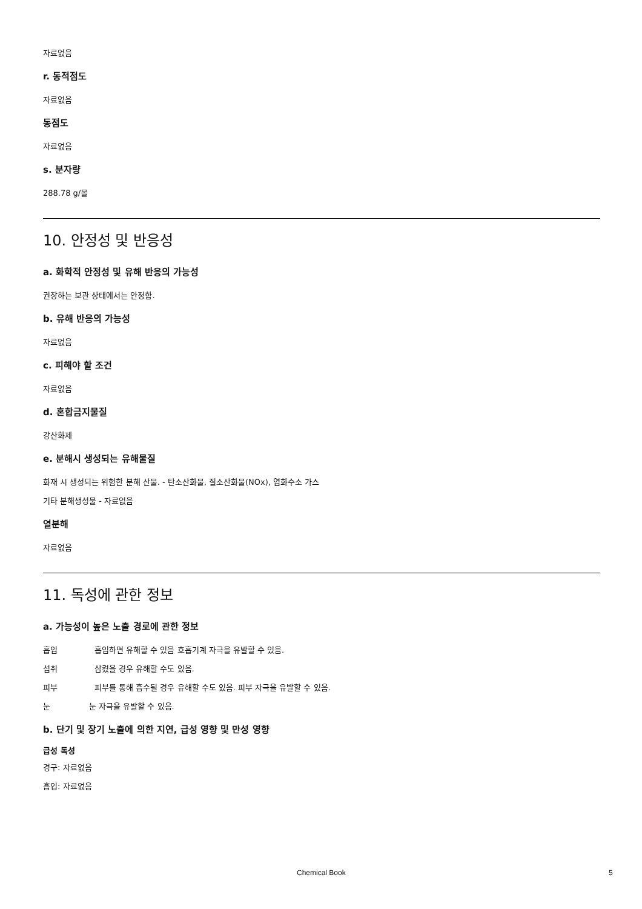자료없음
r. 동적점도
자료없음
동점도
자료없음
s. 분자량
288.78 g/몰
10. 안정성 및 반응성
a. 화학적 안정성 및 유해 반응의 가능성
권장하는 보관 상태에서는 안정함.
b. 유해 반응의 가능성
자료없음
c. 피해야 할 조건
자료없음
d. 혼합금지물질
강산화제
e. 분해시 생성되는 유해물질
화재 시 생성되는 위험한 분해 산물. - 탄소산화물, 질소산화물(NOx), 염화수소 가스
기타 분해생성물 - 자료없음
열분해
자료없음
11. 독성에 관한 정보
a. 가능성이 높은 노출 경로에 관한 정보
흡입 흡입하면 유해할 수 있음 호흡기계 자극을 유발할 수 있음.
섭취 삼켰을 경우 유해할 수도 있음.
피부 피부를 통해 흡수될 경우 유해할 수도 있음. 피부 자극을 유발할 수 있음.
눈 눈 자극을 유발할 수 있음.
b. 단기 및 장기 노출에 의한 지연, 급성 영향 및 만성 영향
급성 독성
경구: 자료없음
흡입: 자료없음
Chemical Book 5